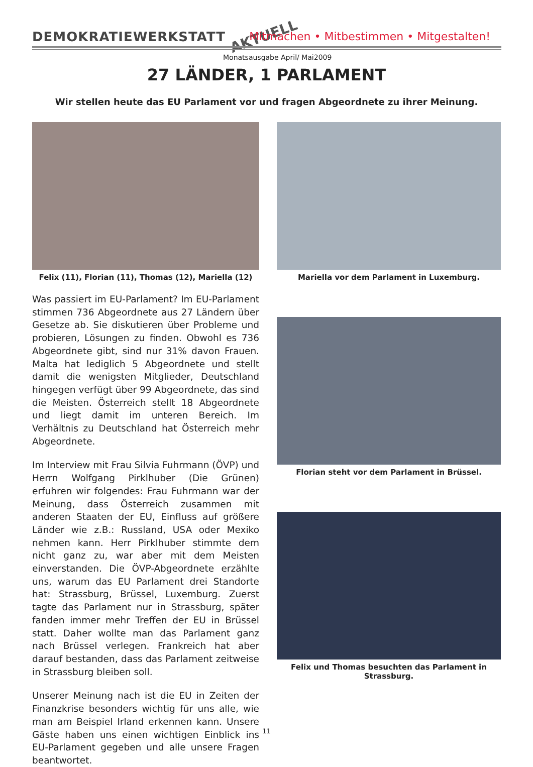DEMOKRATIEWERKSTATT AKTUELL
Mitmachen • Mitbestimmen • Mitgestalten!
Monatsausgabe April/ Mai2009
27 LÄNDER, 1 PARLAMENT
Wir stellen heute das EU Parlament vor und fragen Abgeordnete zu ihrer Meinung.
Felix (11), Florian (11), Thomas (12), Mariella (12)
Was passiert im EU-Parlament? Im EU-Parlament stimmen 736 Abgeordnete aus 27 Ländern über Gesetze ab. Sie diskutieren über Probleme und probieren, Lösungen zu finden. Obwohl es 736 Abgeordnete gibt, sind nur 31% davon Frauen. Malta hat lediglich 5 Abgeordnete und stellt damit die wenigsten Mitglieder, Deutschland hingegen verfügt über 99 Abgeordnete, das sind die Meisten. Österreich stellt 18 Abgeordnete und liegt damit im unteren Bereich. Im Verhältnis zu Deutschland hat Österreich mehr Abgeordnete.
Im Interview mit Frau Silvia Fuhrmann (ÖVP) und Herrn Wolfgang Pirklhuber (Die Grünen) erfuhren wir folgendes: Frau Fuhrmann war der Meinung, dass Österreich zusammen mit anderen Staaten der EU, Einfluss auf größere Länder wie z.B.: Russland, USA oder Mexiko nehmen kann. Herr Pirklhuber stimmte dem nicht ganz zu, war aber mit dem Meisten einverstanden. Die ÖVP-Abgeordnete erzählte uns, warum das EU Parlament drei Standorte hat: Strassburg, Brüssel, Luxemburg. Zuerst tagte das Parlament nur in Strassburg, später fanden immer mehr Treffen der EU in Brüssel statt. Daher wollte man das Parlament ganz nach Brüssel verlegen. Frankreich hat aber darauf bestanden, dass das Parlament zeitweise in Strassburg bleiben soll.
Unserer Meinung nach ist die EU in Zeiten der Finanzkrise besonders wichtig für uns alle, wie man am Beispiel Irland erkennen kann. Unsere Gäste haben uns einen wichtigen Einblick ins EU-Parlament gegeben und alle unsere Fragen beantwortet.
Mariella vor dem Parlament in Luxemburg.
Florian steht vor dem Parlament in Brüssel.
Felix und Thomas besuchten das Parlament in Strassburg.
11